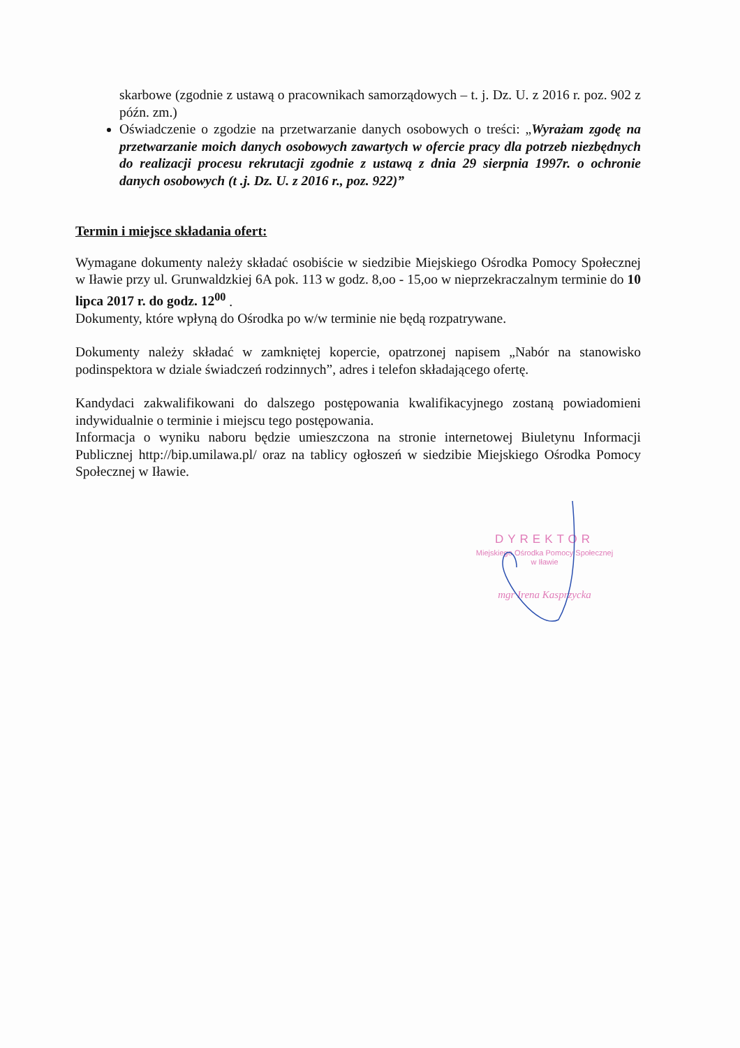skarbowe (zgodnie z ustawą o pracownikach samorządowych – t. j. Dz. U. z 2016 r. poz. 902 z późn. zm.)
Oświadczenie o zgodzie na przetwarzanie danych osobowych o treści: „Wyrażam zgodę na przetwarzanie moich danych osobowych zawartych w ofercie pracy dla potrzeb niezbędnych do realizacji procesu rekrutacji zgodnie z ustawą z dnia 29 sierpnia 1997r. o ochronie danych osobowych (t .j. Dz. U. z 2016 r., poz. 922)”
Termin i miejsce składania ofert:
Wymagane dokumenty należy składać osobiście w siedzibie Miejskiego Ośrodka Pomocy Społecznej w Iławie przy ul. Grunwaldzkiej 6A pok. 113 w godz. 8,oo - 15,oo w nieprzekraczalnym terminie do 10 lipca 2017 r. do godz. 12<sup>00</sup> .
Dokumenty, które wpłyną do Ośrodka po w/w terminie nie będą rozpatrywane.
Dokumenty należy składać w zamkniętej kopercie, opatrzonej napisem „Nabór na stanowisko podinspektora w dziale świadczeń rodzinnych”, adres i telefon składającego ofertę.
Kandydaci zakwalifikowani do dalszego postępowania kwalifikacyjnego zostaną powiadomieni indywidualnie o terminie i miejscu tego postępowania.
Informacja o wyniku naboru będzie umieszczona na stronie internetowej Biuletynu Informacji Publicznej http://bip.umilawa.pl/ oraz na tablicy ogłoszeń w siedzibie Miejskiego Ośrodka Pomocy Społecznej w Iławie.
DYREKTOR
Miejskiego Ośrodka Pomocy Społecznej
w Iławie
mgr Irena Kasprzycka